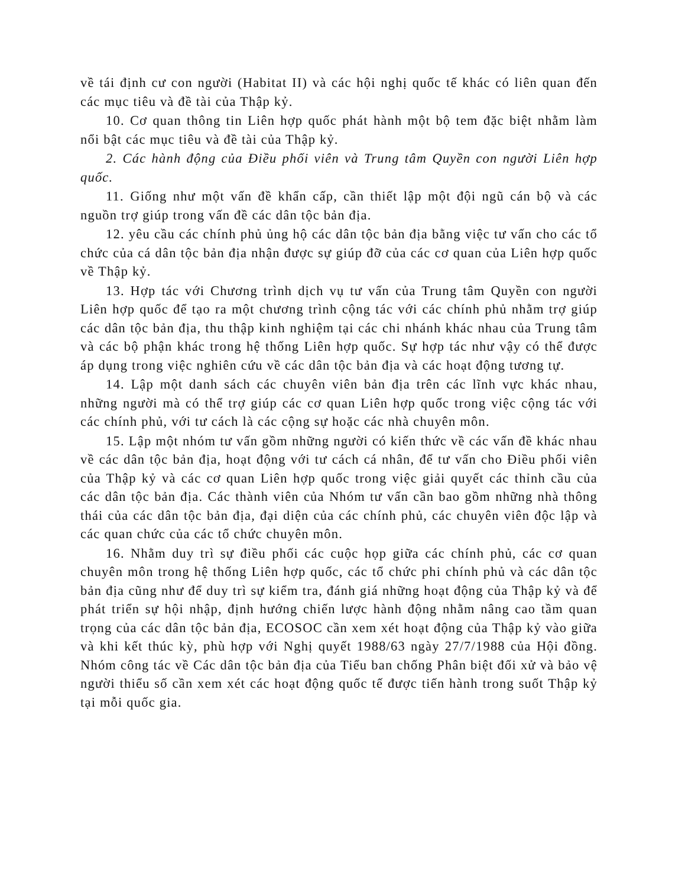về tái định cư con người (Habitat II) và các hội nghị quốc tế khác có liên quan đến các mục tiêu và đề tài của Thập kỷ.
10. Cơ quan thông tin Liên hợp quốc phát hành một bộ tem đặc biệt nhằm làm nổi bật các mục tiêu và đề tài của Thập kỷ.
2. Các hành động của Điều phối viên và Trung tâm Quyền con người Liên hợp quốc.
11. Giống như một vấn đề khẩn cấp, cần thiết lập một đội ngũ cán bộ và các nguồn trợ giúp trong vấn đề các dân tộc bản địa.
12. yêu cầu các chính phủ ủng hộ các dân tộc bản địa bằng việc tư vấn cho các tổ chức của cá dân tộc bản địa nhận được sự giúp đỡ của các cơ quan của Liên hợp quốc về Thập kỷ.
13. Hợp tác với Chương trình dịch vụ tư vấn của Trung tâm Quyền con người Liên hợp quốc để tạo ra một chương trình cộng tác với các chính phủ nhằm trợ giúp các dân tộc bản địa, thu thập kinh nghiệm tại các chi nhánh khác nhau của Trung tâm và các bộ phận khác trong hệ thống Liên hợp quốc. Sự hợp tác như vậy có thể được áp dụng trong việc nghiên cứu về các dân tộc bản địa và các hoạt động tương tự.
14. Lập một danh sách các chuyên viên bản địa trên các lĩnh vực khác nhau, những người mà có thể trợ giúp các cơ quan Liên hợp quốc trong việc cộng tác với các chính phủ, với tư cách là các cộng sự hoặc các nhà chuyên môn.
15. Lập một nhóm tư vấn gồm những người có kiến thức về các vấn đề khác nhau về các dân tộc bản địa, hoạt động với tư cách cá nhân, để tư vấn cho Điều phối viên của Thập kỷ và các cơ quan Liên hợp quốc trong việc giải quyết các thỉnh cầu của các dân tộc bản địa. Các thành viên của Nhóm tư vấn cần bao gồm những nhà thông thái của các dân tộc bản địa, đại diện của các chính phủ, các chuyên viên độc lập và các quan chức của các tổ chức chuyên môn.
16. Nhằm duy trì sự điều phối các cuộc họp giữa các chính phủ, các cơ quan chuyên môn trong hệ thống Liên hợp quốc, các tổ chức phi chính phủ và các dân tộc bản địa cũng như để duy trì sự kiểm tra, đánh giá những hoạt động của Thập kỷ và để phát triển sự hội nhập, định hướng chiến lược hành động nhằm nâng cao tầm quan trọng của các dân tộc bản địa, ECOSOC cần xem xét hoạt động của Thập kỷ vào giữa và khi kết thúc kỳ, phù hợp với Nghị quyết 1988/63 ngày 27/7/1988 của Hội đồng. Nhóm công tác về Các dân tộc bản địa của Tiểu ban chống Phân biệt đối xử và bảo vệ người thiểu số cần xem xét các hoạt động quốc tế được tiến hành trong suốt Thập kỷ tại mỗi quốc gia.